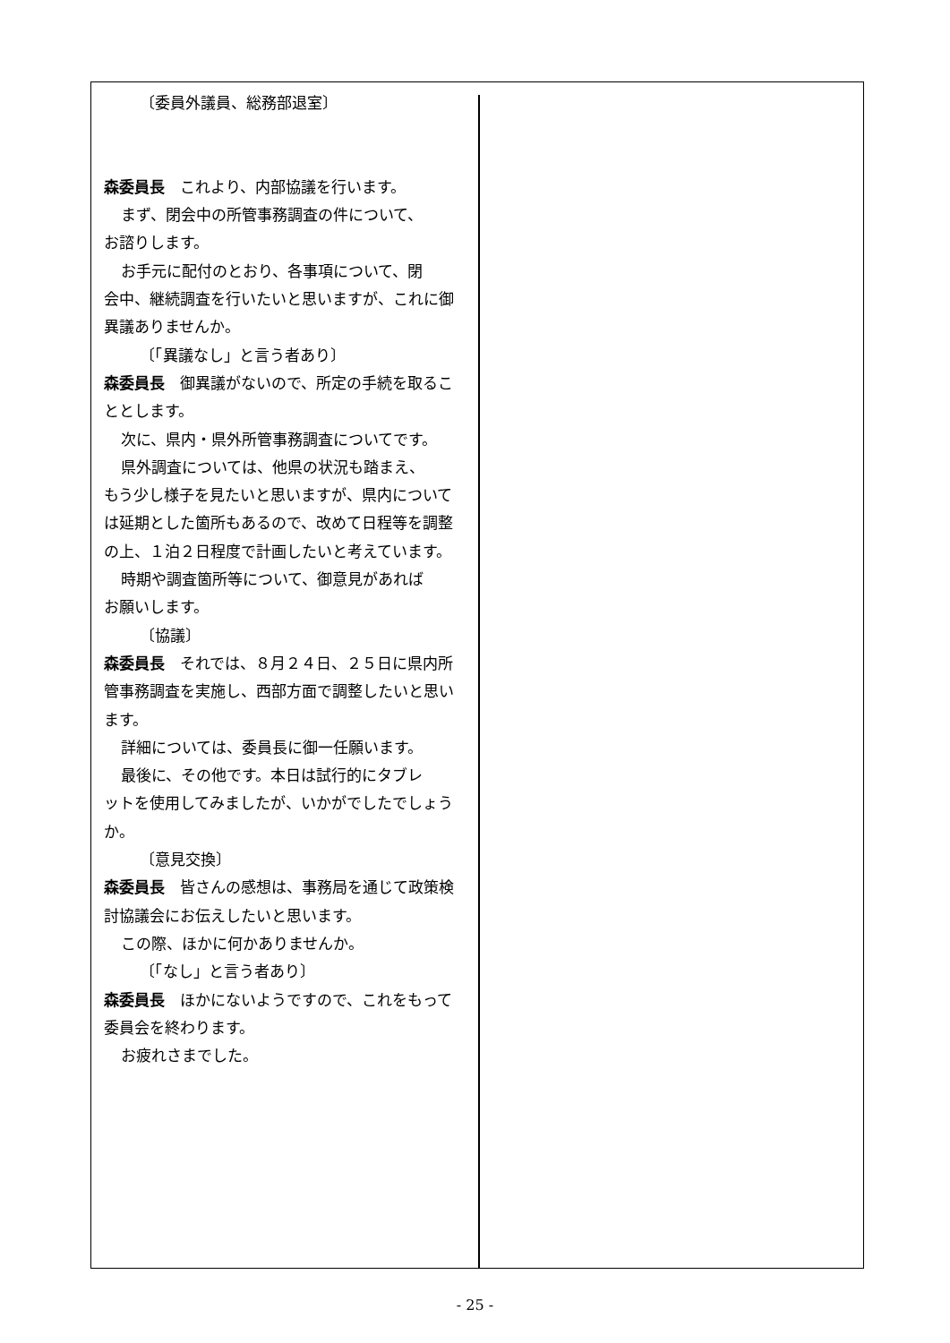〔委員外議員、総務部退室〕
森委員長　これより、内部協議を行います。
まず、閉会中の所管事務調査の件について、
お諮りします。
お手元に配付のとおり、各事項について、閉
会中、継続調査を行いたいと思いますが、これに御異議ありませんか。
〔「異議なし」と言う者あり〕
森委員長　御異議がないので、所定の手続を取ることとします。
次に、県内・県外所管事務調査についてです。
県外調査については、他県の状況も踏まえ、
もう少し様子を見たいと思いますが、県内については延期とした箇所もあるので、改めて日程等を調整の上、１泊２日程度で計画したいと考えています。
時期や調査箇所等について、御意見があれば
お願いします。
〔協議〕
森委員長　それでは、８月２４日、２５日に県内所管事務調査を実施し、西部方面で調整したいと思います。
詳細については、委員長に御一任願います。
最後に、その他です。本日は試行的にタブレ
ットを使用してみましたが、いかがでしたでしょうか。
〔意見交換〕
森委員長　皆さんの感想は、事務局を通じて政策検討協議会にお伝えしたいと思います。
この際、ほかに何かありませんか。
〔「なし」と言う者あり〕
森委員長　ほかにないようですので、これをもって委員会を終わります。
お疲れさまでした。
- 25 -